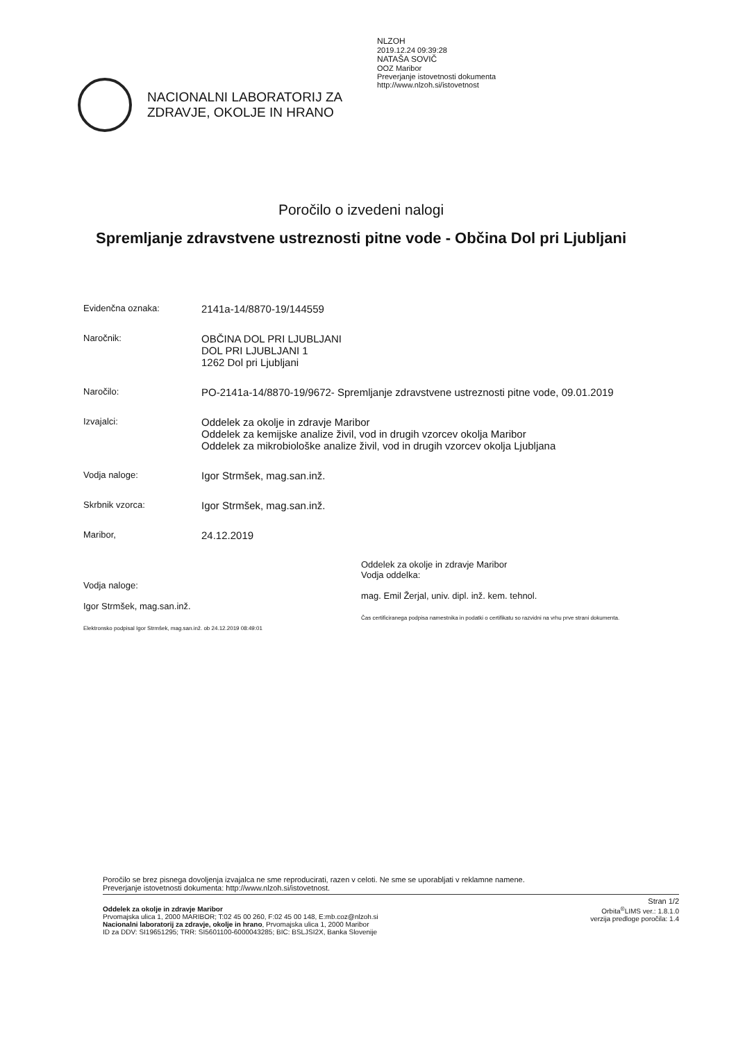NLZOH
2019.12.24 09:39:28
NATAŠA SOVIČ
OOZ Maribor
Preverjanje istovetnosti dokumenta
http://www.nlzoh.si/istovetnost
NACIONALNI LABORATORIJ ZA
ZDRAVJE, OKOLJE IN HRANO
Poročilo o izvedeni nalogi
Spremljanje zdravstvene ustreznosti pitne vode - Občina Dol pri Ljubljani
Evidenčna oznaka:
2141a-14/8870-19/144559
Naročnik:
OBČINA DOL PRI LJUBLJANI
DOL PRI LJUBLJANI 1
1262 Dol pri Ljubljani
Naročilo:
PO-2141a-14/8870-19/9672- Spremljanje zdravstvene ustreznosti pitne vode, 09.01.2019
Izvajalci:
Oddelek za okolje in zdravje Maribor
Oddelek za kemijske analize živil, vod in drugih vzorcev okolja Maribor
Oddelek za mikrobiološke analize živil, vod in drugih vzorcev okolja Ljubljana
Vodja naloge:
Igor Strmšek, mag.san.inž.
Skrbnik vzorca:
Igor Strmšek, mag.san.inž.
Maribor,
24.12.2019
Vodja naloge:
Igor Strmšek, mag.san.inž.
Elektronsko podpisal Igor Strmšek, mag.san.inž. ob 24.12.2019 08:49:01
Oddelek za okolje in zdravje Maribor
Vodja oddelka:
mag. Emil Žerjal, univ. dipl. inž. kem. tehnol.
Čas certificiranega podpisa namestnika in podatki o certifikatu so razvidni na vrhu prve strani dokumenta.
Poročilo se brez pisnega dovoljenja izvajalca ne sme reproducirati, razen v celoti. Ne sme se uporabljati v reklamne namene.
Preverjanje istovetnosti dokumenta: http://www.nlzoh.si/istovetnost.
Stran 1/2
Oddelek za okolje in zdravje Maribor
Prvomajska ulica 1, 2000 MARIBOR; T:02 45 00 260, F:02 45 00 148, E:mb.coz@nlzoh.si
Nacionalni laboratorij za zdravje, okolje in hrano, Prvomajska ulica 1, 2000 Maribor
ID za DDV: SI19651295; TRR: SI5601100-6000043285; BIC: BSLJSI2X, Banka Slovenije
Orbita<sup>®</sup>LIMS ver.: 1.8.1.0
verzija predloge poročila: 1.4